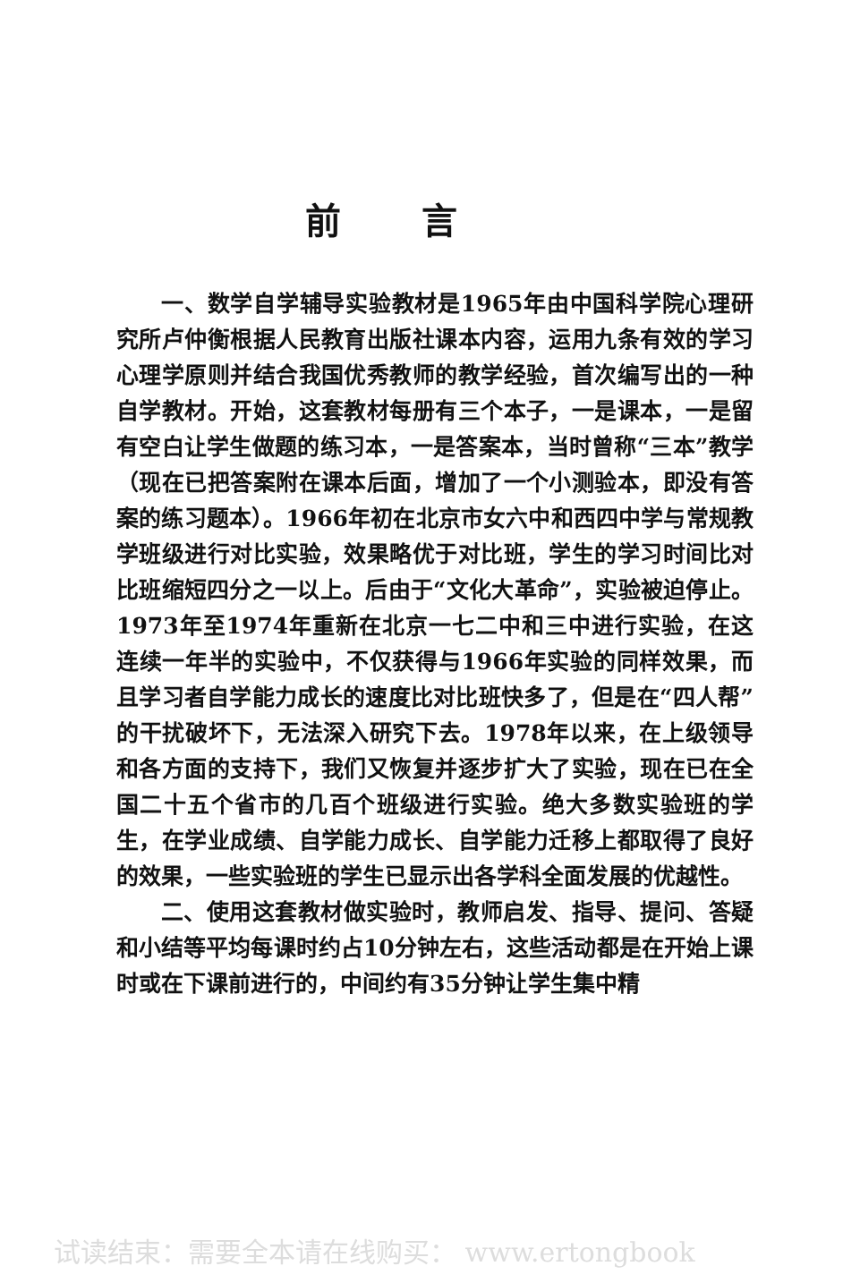前言
一、数学自学辅导实验教材是1965年由中国科学院心理研究所卢仲衡根据人民教育出版社课本内容，运用九条有效的学习心理学原则并结合我国优秀教师的教学经验，首次编写出的一种自学教材。开始，这套教材每册有三个本子，一是课本，一是留有空白让学生做题的练习本，一是答案本，当时曾称“三本”教学（现在已把答案附在课本后面，增加了一个小测验本，即没有答案的练习题本）。1966年初在北京市女六中和西四中学与常规教学班级进行对比实验，效果略优于对比班，学生的学习时间比对比班缩短四分之一以上。后由于“文化大革命”，实验被迫停止。1973年至1974年重新在北京一七二中和三中进行实验，在这连续一年半的实验中，不仅获得与1966年实验的同样效果，而且学习者自学能力成长的速度比对比班快多了，但是在“四人帮”的干扰破坏下，无法深入研究下去。1978年以来，在上级领导和各方面的支持下，我们又恢复并逐步扩大了实验，现在已在全国二十五个省市的几百个班级进行实验。绝大多数实验班的学生，在学业成绩、自学能力成长、自学能力迁移上都取得了良好的效果，一些实验班的学生已显示出各学科全面发展的优越性。
二、使用这套教材做实验时，教师启发、指导、提问、答疑和小结等平均每课时约占10分钟左右，这些活动都是在开始上课时或在下课前进行的，中间约有35分钟让学生集中精
试读结束：需要全本请在线购买： www.ertongbook